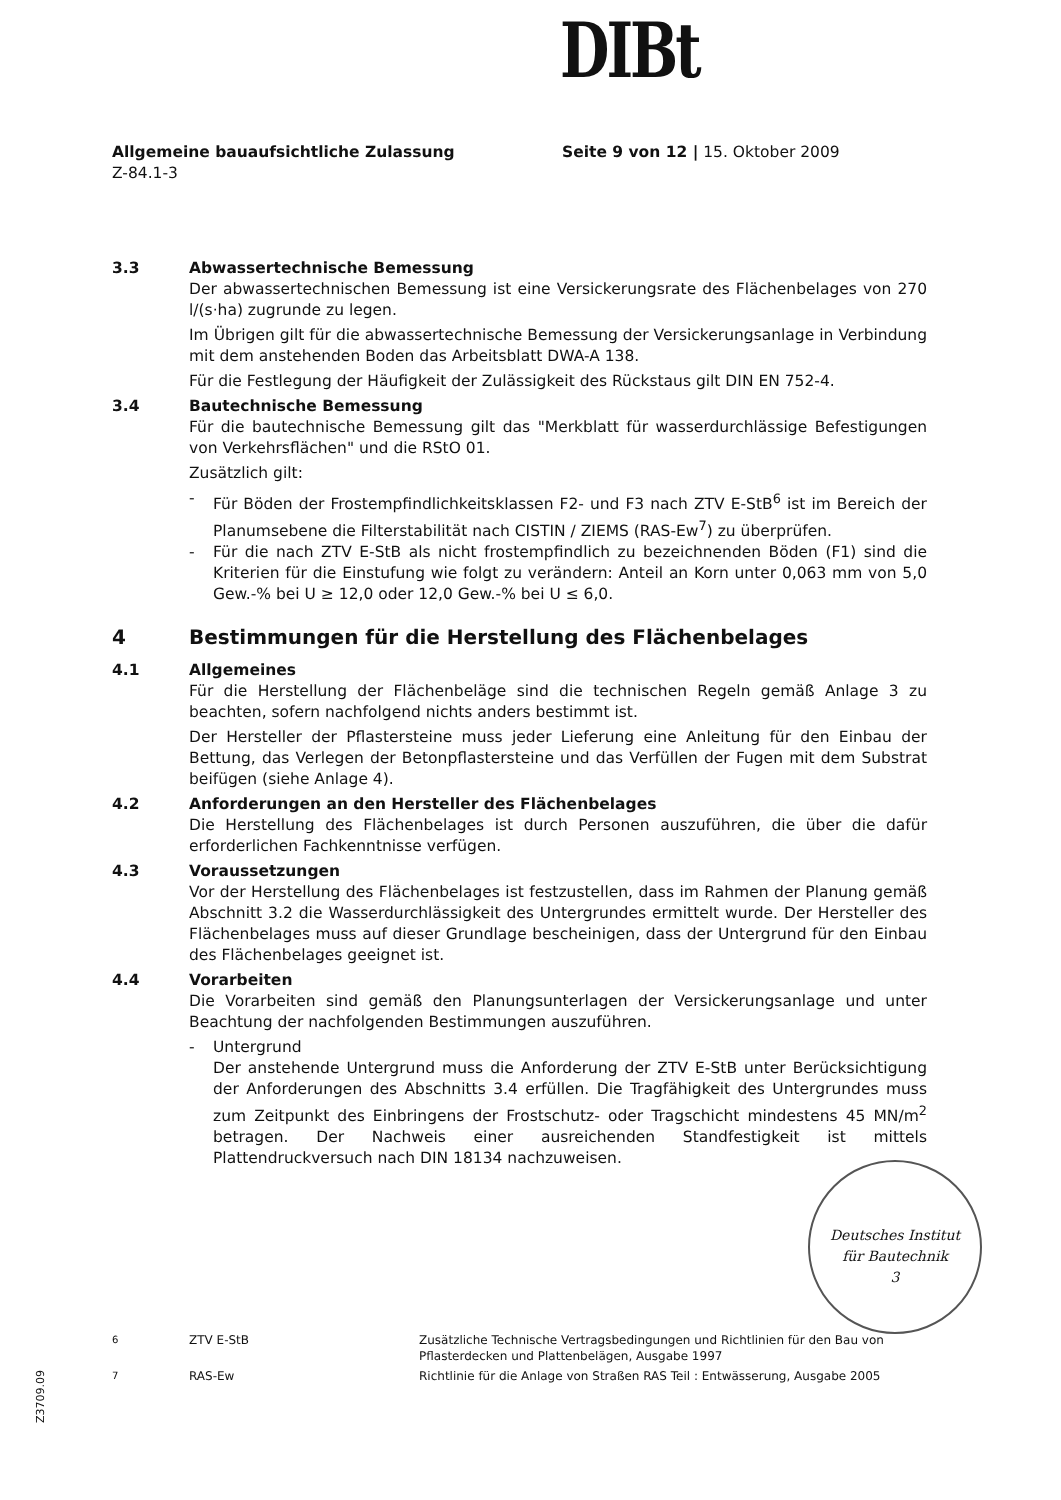DIBt
Allgemeine bauaufsichtliche Zulassung
Z-84.1-3
Seite 9 von 12 | 15. Oktober 2009
3.3 Abwassertechnische Bemessung
Der abwassertechnischen Bemessung ist eine Versickerungsrate des Flächenbelages von 270 l/(s·ha) zugrunde zu legen.
Im Übrigen gilt für die abwassertechnische Bemessung der Versickerungsanlage in Verbindung mit dem anstehenden Boden das Arbeitsblatt DWA-A 138.
Für die Festlegung der Häufigkeit der Zulässigkeit des Rückstaus gilt DIN EN 752-4.
3.4 Bautechnische Bemessung
Für die bautechnische Bemessung gilt das "Merkblatt für wasserdurchlässige Befestigungen von Verkehrsflächen" und die RStO 01.
Zusätzlich gilt:
- Für Böden der Frostempfindlichkeitsklassen F2- und F3 nach ZTV E-StB<sup>6</sup> ist im Bereich der Planumsebene die Filterstabilität nach CISTIN / ZIEMS (RAS-Ew<sup>7</sup>) zu überprüfen.
- Für die nach ZTV E-StB als nicht frostempfindlich zu bezeichnenden Böden (F1) sind die Kriterien für die Einstufung wie folgt zu verändern: Anteil an Korn unter 0,063 mm von 5,0 Gew.-% bei U ≥ 12,0 oder 12,0 Gew.-% bei U ≤ 6,0.
4 Bestimmungen für die Herstellung des Flächenbelages
4.1 Allgemeines
Für die Herstellung der Flächenbeläge sind die technischen Regeln gemäß Anlage 3 zu beachten, sofern nachfolgend nichts anders bestimmt ist.
Der Hersteller der Pflastersteine muss jeder Lieferung eine Anleitung für den Einbau der Bettung, das Verlegen der Betonpflastersteine und das Verfüllen der Fugen mit dem Substrat beifügen (siehe Anlage 4).
4.2 Anforderungen an den Hersteller des Flächenbelages
Die Herstellung des Flächenbelages ist durch Personen auszuführen, die über die dafür erforderlichen Fachkenntnisse verfügen.
4.3 Voraussetzungen
Vor der Herstellung des Flächenbelages ist festzustellen, dass im Rahmen der Planung gemäß Abschnitt 3.2 die Wasserdurchlässigkeit des Untergrundes ermittelt wurde. Der Hersteller des Flächenbelages muss auf dieser Grundlage bescheinigen, dass der Untergrund für den Einbau des Flächenbelages geeignet ist.
4.4 Vorarbeiten
Die Vorarbeiten sind gemäß den Planungsunterlagen der Versickerungsanlage und unter Beachtung der nachfolgenden Bestimmungen auszuführen.
- Untergrund
Der anstehende Untergrund muss die Anforderung der ZTV E-StB unter Berücksichtigung der Anforderungen des Abschnitts 3.4 erfüllen. Die Tragfähigkeit des Untergrundes muss zum Zeitpunkt des Einbringens der Frostschutz- oder Tragschicht mindestens 45 MN/m<sup>2</sup> betragen. Der Nachweis einer ausreichenden Standfestigkeit ist mittels Plattendruckversuch nach DIN 18134 nachzuweisen.
Deutsches Institut
für Bautechnik
3
<sup>6</sup> ZTV E-StB Zusätzliche Technische Vertragsbedingungen und Richtlinien für den Bau von Pflasterdecken und Plattenbelägen, Ausgabe 1997
<sup>7</sup> RAS-Ew Richtlinie für die Anlage von Straßen RAS Teil : Entwässerung, Ausgabe 2005
Z3709.09